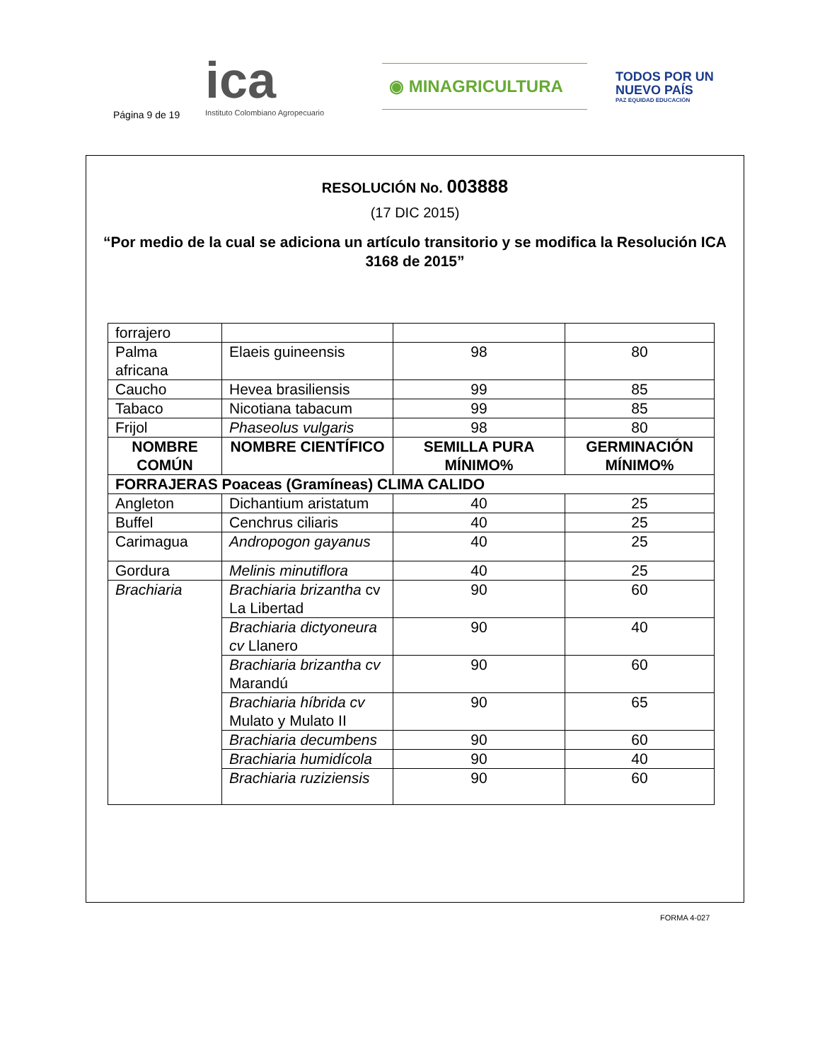Página 9 de 19
ica
Instituto Colombiano Agropecuario
◉ MINAGRICULTURA
TODOS POR UN
NUEVO PAÍS
PAZ EQUIDAD EDUCACIÓN
RESOLUCIÓN No. 003888
(17 DIC 2015)
“Por medio de la cual se adiciona un artículo transitorio y se modifica la Resolución ICA 3168 de 2015”
| forrajero | | | |
| Palma africana | Elaeis guineensis | 98 | 80 |
| Caucho | Hevea brasiliensis | 99 | 85 |
| Tabaco | Nicotiana tabacum | 99 | 85 |
| Frijol | Phaseolus vulgaris | 98 | 80 |
| NOMBRE COMÚN | NOMBRE CIENTÍFICO | SEMILLA PURA MÍNIMO% | GERMINACIÓN MÍNIMO% |
| FORRAJERAS Poaceas (Gramíneas) CLIMA CALIDO | | | |
| Angleton | Dichantium aristatum | 40 | 25 |
| Buffel | Cenchrus ciliaris | 40 | 25 |
| Carimagua | Andropogon gayanus | 40 | 25 |
| Gordura | Melinis minutiflora | 40 | 25 |
| Brachiaria | Brachiaria brizantha cv La Libertad | 90 | 60 |
| | Brachiaria dictyoneura cv Llanero | 90 | 40 |
| | Brachiaria brizantha cv Marandú | 90 | 60 |
| | Brachiaria híbrida cv Mulato y Mulato II | 90 | 65 |
| | Brachiaria decumbens | 90 | 60 |
| | Brachiaria humidícola | 90 | 40 |
| | Brachiaria ruziziensis | 90 | 60 |
FORMA 4-027